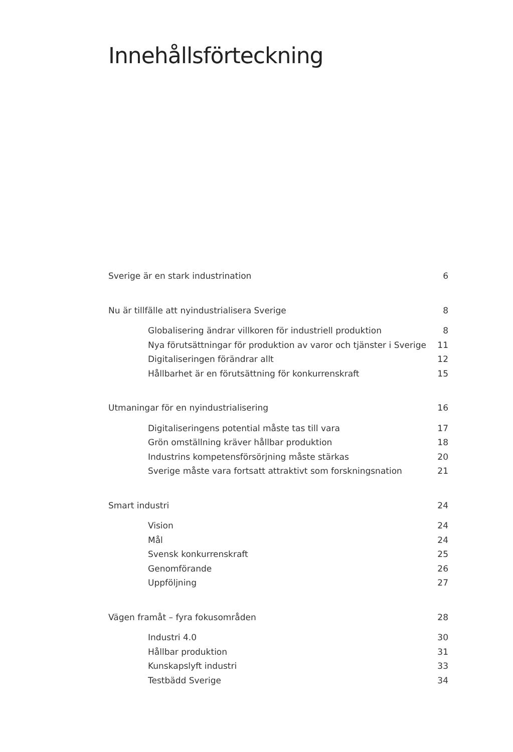Innehållsförteckning
Sverige är en stark industrination 6
Nu är tillfälle att nyindustrialisera Sverige 8
Globalisering ändrar villkoren för industriell produktion 8
Nya förutsättningar för produktion av varor och tjänster i Sverige 11
Digitaliseringen förändrar allt 12
Hållbarhet är en förutsättning för konkurrenskraft 15
Utmaningar för en nyindustrialisering 16
Digitaliseringens potential måste tas till vara 17
Grön omställning kräver hållbar produktion 18
Industrins kompetensförsörjning måste stärkas 20
Sverige måste vara fortsatt attraktivt som forskningsnation 21
Smart industri 24
Vision 24
Mål 24
Svensk konkurrenskraft 25
Genomförande 26
Uppföljning 27
Vägen framåt – fyra fokusområden 28
Industri 4.0 30
Hållbar produktion 31
Kunskapslyft industri 33
Testbädd Sverige 34